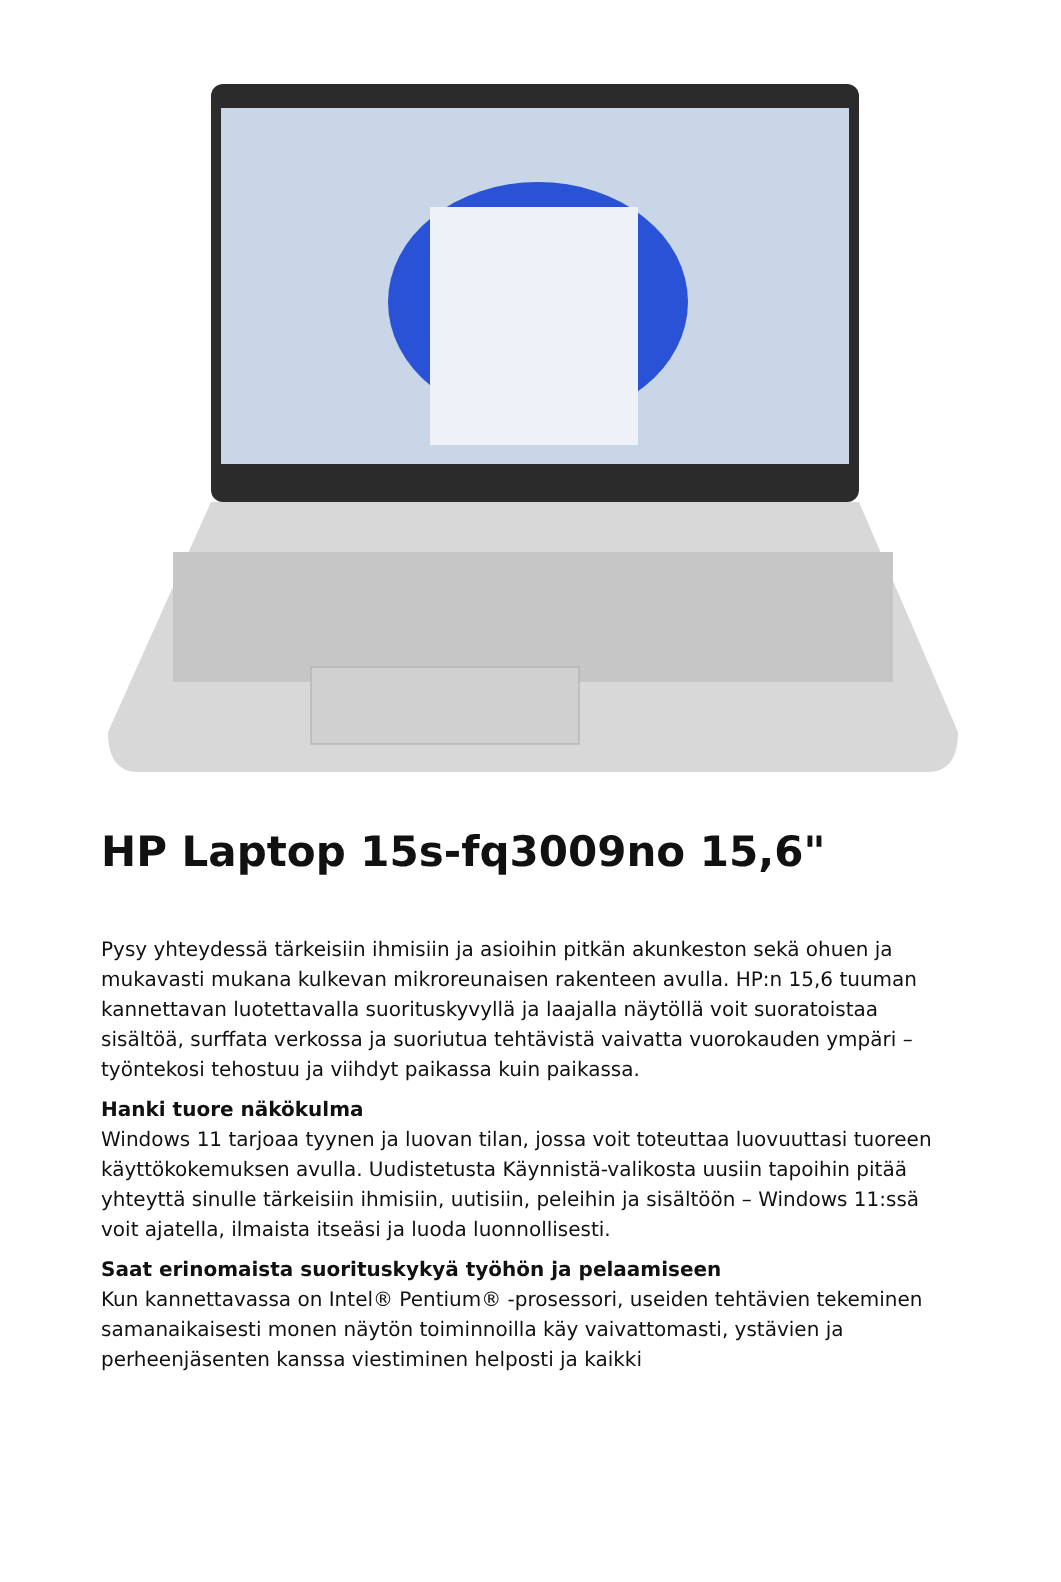HP Laptop 15s-fq3009no 15,6"
Pysy yhteydessä tärkeisiin ihmisiin ja asioihin pitkän akunkeston sekä ohuen ja mukavasti mukana kulkevan mikroreunaisen rakenteen avulla. HP:n 15,6 tuuman kannettavan luotettavalla suorituskyvyllä ja laajalla näytöllä voit suoratoistaa sisältöä, surffata verkossa ja suoriutua tehtävistä vaivatta vuorokauden ympäri – työntekosi tehostuu ja viihdyt paikassa kuin paikassa.
Hanki tuore näkökulma
Windows 11 tarjoaa tyynen ja luovan tilan, jossa voit toteuttaa luovuuttasi tuoreen käyttökokemuksen avulla. Uudistetusta Käynnistä-valikosta uusiin tapoihin pitää yhteyttä sinulle tärkeisiin ihmisiin, uutisiin, peleihin ja sisältöön – Windows 11:ssä voit ajatella, ilmaista itseäsi ja luoda luonnollisesti.
Saat erinomaista suorituskykyä työhön ja pelaamiseen
Kun kannettavassa on Intel® Pentium® -prosessori, useiden tehtävien tekeminen samanaikaisesti monen näytön toiminnoilla käy vaivattomasti, ystävien ja perheenjäsenten kanssa viestiminen helposti ja kaikki